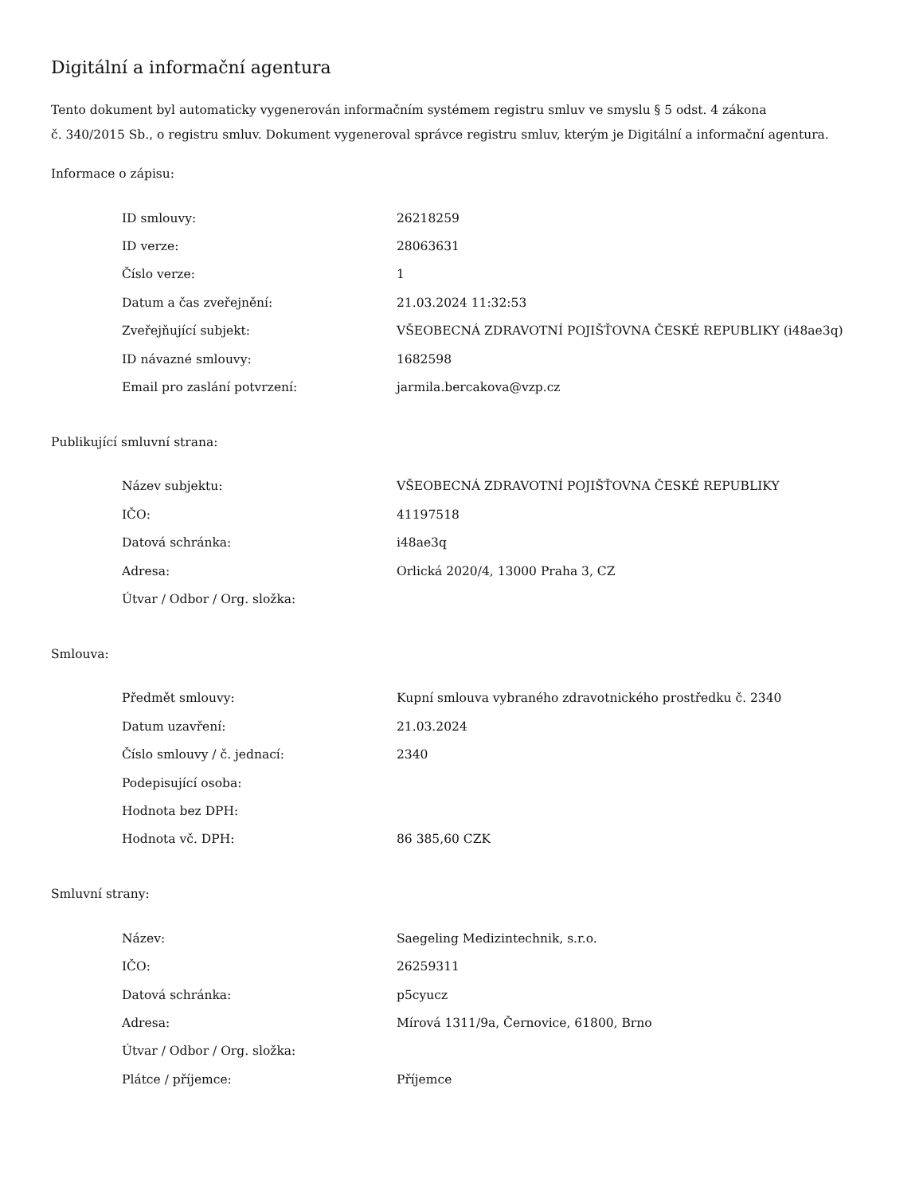Digitální a informační agentura
Tento dokument byl automaticky vygenerován informačním systémem registru smluv ve smyslu § 5 odst. 4 zákona
č. 340/2015 Sb., o registru smluv. Dokument vygeneroval správce registru smluv, kterým je Digitální a informační agentura.
Informace o zápisu:
| ID smlouvy: | 26218259 |
| ID verze: | 28063631 |
| Číslo verze: | 1 |
| Datum a čas zveřejnění: | 21.03.2024 11:32:53 |
| Zveřejňující subjekt: | VŠEOBECNÁ ZDRAVOTNÍ POJIŠŤOVNA ČESKÉ REPUBLIKY (i48ae3q) |
| ID návazné smlouvy: | 1682598 |
| Email pro zaslání potvrzení: | jarmila.bercakova@vzp.cz |
Publikující smluvní strana:
| Název subjektu: | VŠEOBECNÁ ZDRAVOTNÍ POJIŠŤOVNA ČESKÉ REPUBLIKY |
| IČO: | 41197518 |
| Datová schránka: | i48ae3q |
| Adresa: | Orlická 2020/4, 13000 Praha 3, CZ |
| Útvar / Odbor / Org. složka: | |
Smlouva:
| Předmět smlouvy: | Kupní smlouva vybraného zdravotnického prostředku č. 2340 |
| Datum uzavření: | 21.03.2024 |
| Číslo smlouvy / č. jednací: | 2340 |
| Podepisující osoba: | |
| Hodnota bez DPH: | |
| Hodnota vč. DPH: | 86 385,60 CZK |
Smluvní strany:
| Název: | Saegeling Medizintechnik, s.r.o. |
| IČO: | 26259311 |
| Datová schránka: | p5cyucz |
| Adresa: | Mírová 1311/9a, Černovice, 61800, Brno |
| Útvar / Odbor / Org. složka: | |
| Plátce / příjemce: | Příjemce |